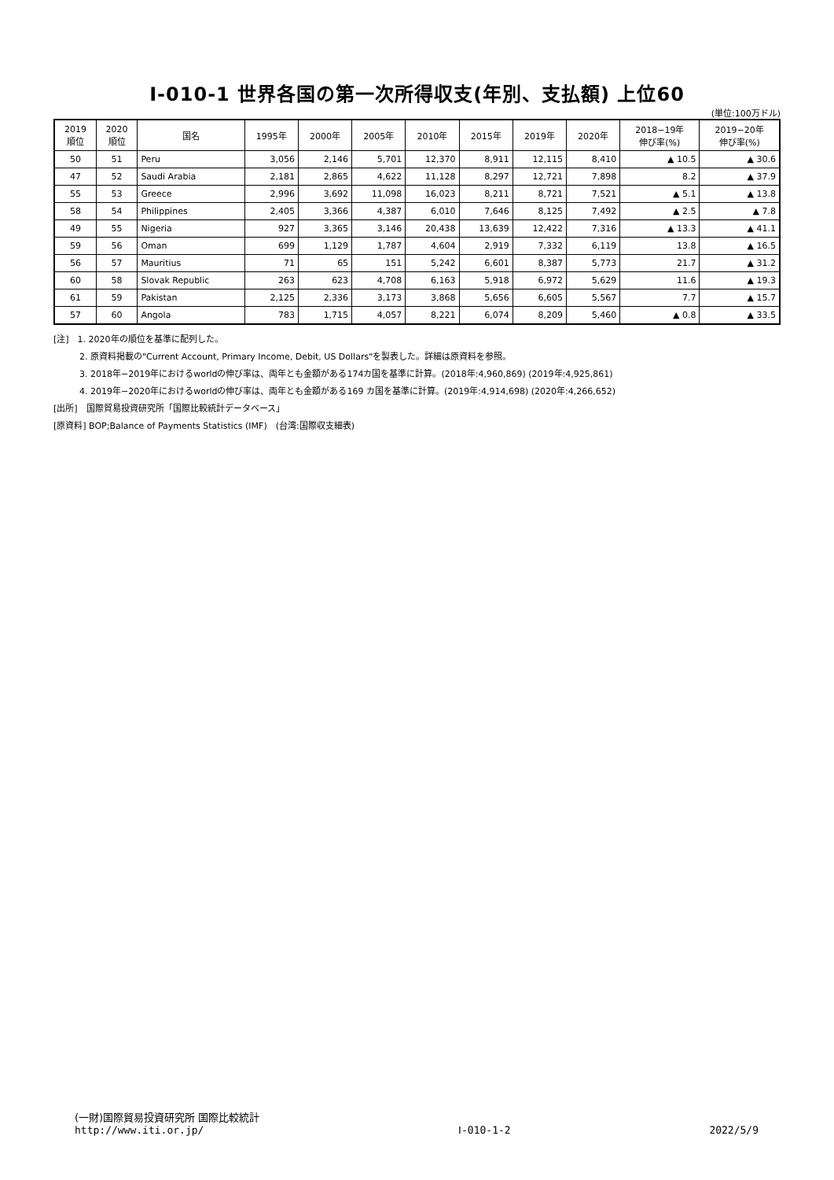Ⅰ-010-1 世界各国の第一次所得収支(年別、支払額) 上位60
(単位:100万ドル)
| 2019 順位 | 2020 順位 | 国名 | 1995年 | 2000年 | 2005年 | 2010年 | 2015年 | 2019年 | 2020年 | 2018−19年 伸び率(%) | 2019−20年 伸び率(%) |
| --- | --- | --- | --- | --- | --- | --- | --- | --- | --- | --- | --- |
| 50 | 51 | Peru | 3,056 | 2,146 | 5,701 | 12,370 | 8,911 | 12,115 | 8,410 | ▲ 10.5 | ▲ 30.6 |
| 47 | 52 | Saudi Arabia | 2,181 | 2,865 | 4,622 | 11,128 | 8,297 | 12,721 | 7,898 | 8.2 | ▲ 37.9 |
| 55 | 53 | Greece | 2,996 | 3,692 | 11,098 | 16,023 | 8,211 | 8,721 | 7,521 | ▲ 5.1 | ▲ 13.8 |
| 58 | 54 | Philippines | 2,405 | 3,366 | 4,387 | 6,010 | 7,646 | 8,125 | 7,492 | ▲ 2.5 | ▲ 7.8 |
| 49 | 55 | Nigeria | 927 | 3,365 | 3,146 | 20,438 | 13,639 | 12,422 | 7,316 | ▲ 13.3 | ▲ 41.1 |
| 59 | 56 | Oman | 699 | 1,129 | 1,787 | 4,604 | 2,919 | 7,332 | 6,119 | 13.8 | ▲ 16.5 |
| 56 | 57 | Mauritius | 71 | 65 | 151 | 5,242 | 6,601 | 8,387 | 5,773 | 21.7 | ▲ 31.2 |
| 60 | 58 | Slovak Republic | 263 | 623 | 4,708 | 6,163 | 5,918 | 6,972 | 5,629 | 11.6 | ▲ 19.3 |
| 61 | 59 | Pakistan | 2,125 | 2,336 | 3,173 | 3,868 | 5,656 | 6,605 | 5,567 | 7.7 | ▲ 15.7 |
| 57 | 60 | Angola | 783 | 1,715 | 4,057 | 8,221 | 6,074 | 8,209 | 5,460 | ▲ 0.8 | ▲ 33.5 |
[注]　1. 2020年の順位を基準に配列した。
　　　2. 原資料掲載の"Current Account, Primary Income, Debit, US Dollars"を製表した。詳細は原資料を参照。
　　　3. 2018年−2019年におけるworldの伸び率は、両年とも金額がある174カ国を基準に計算。(2018年:4,960,869) (2019年:4,925,861)
　　　4. 2019年−2020年におけるworldの伸び率は、両年とも金額がある169 カ国を基準に計算。(2019年:4,914,698) (2020年:4,266,652)
[出所]　国際貿易投資研究所「国際比較統計データベース」
[原資料] BOP;Balance of Payments Statistics (IMF)　(台湾:国際収支細表)
(一財)国際貿易投資研究所 国際比較統計
http://www.iti.or.jp/
Ⅰ-010-1-2
2022/5/9